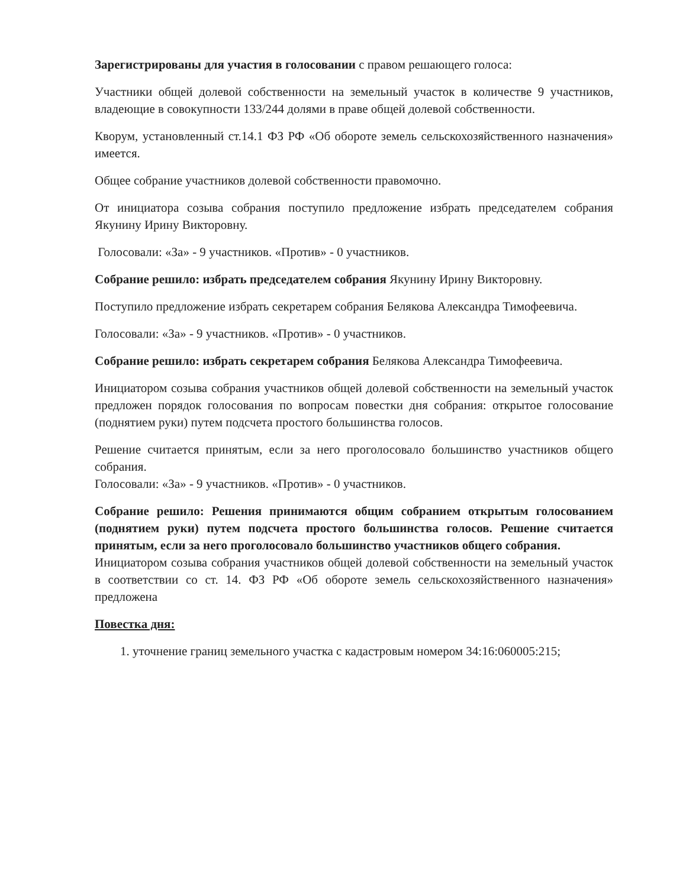Зарегистрированы для участия в голосовании с правом решающего голоса:
Участники общей долевой собственности на земельный участок в количестве 9 участников, владеющие в совокупности 133/244 долями в праве общей долевой собственности.
Кворум, установленный ст.14.1 ФЗ РФ «Об обороте земель сельскохозяйственного назначения» имеется.
Общее собрание участников долевой собственности правомочно.
От инициатора созыва собрания поступило предложение избрать председателем собрания Якунину Ирину Викторовну.
Голосовали: «За» - 9 участников. «Против» - 0 участников.
Собрание решило: избрать председателем собрания Якунину Ирину Викторовну.
Поступило предложение избрать секретарем собрания Белякова Александра Тимофеевича.
Голосовали: «За» - 9 участников. «Против» - 0 участников.
Собрание решило: избрать секретарем собрания Белякова Александра Тимофеевича.
Инициатором созыва собрания участников общей долевой собственности на земельный участок предложен порядок голосования по вопросам повестки дня собрания: открытое голосование (поднятием руки) путем подсчета простого большинства голосов.
Решение считается принятым, если за него проголосовало большинство участников общего собрания.
Голосовали: «За» - 9 участников. «Против» - 0 участников.
Собрание решило: Решения принимаются общим собранием открытым голосованием (поднятием руки) путем подсчета простого большинства голосов. Решение считается принятым, если за него проголосовало большинство участников общего собрания.
Инициатором созыва собрания участников общей долевой собственности на земельный участок в соответствии со ст. 14. ФЗ РФ «Об обороте земель сельскохозяйственного назначения» предложена
Повестка дня:
1. уточнение границ земельного участка с кадастровым номером 34:16:060005:215;